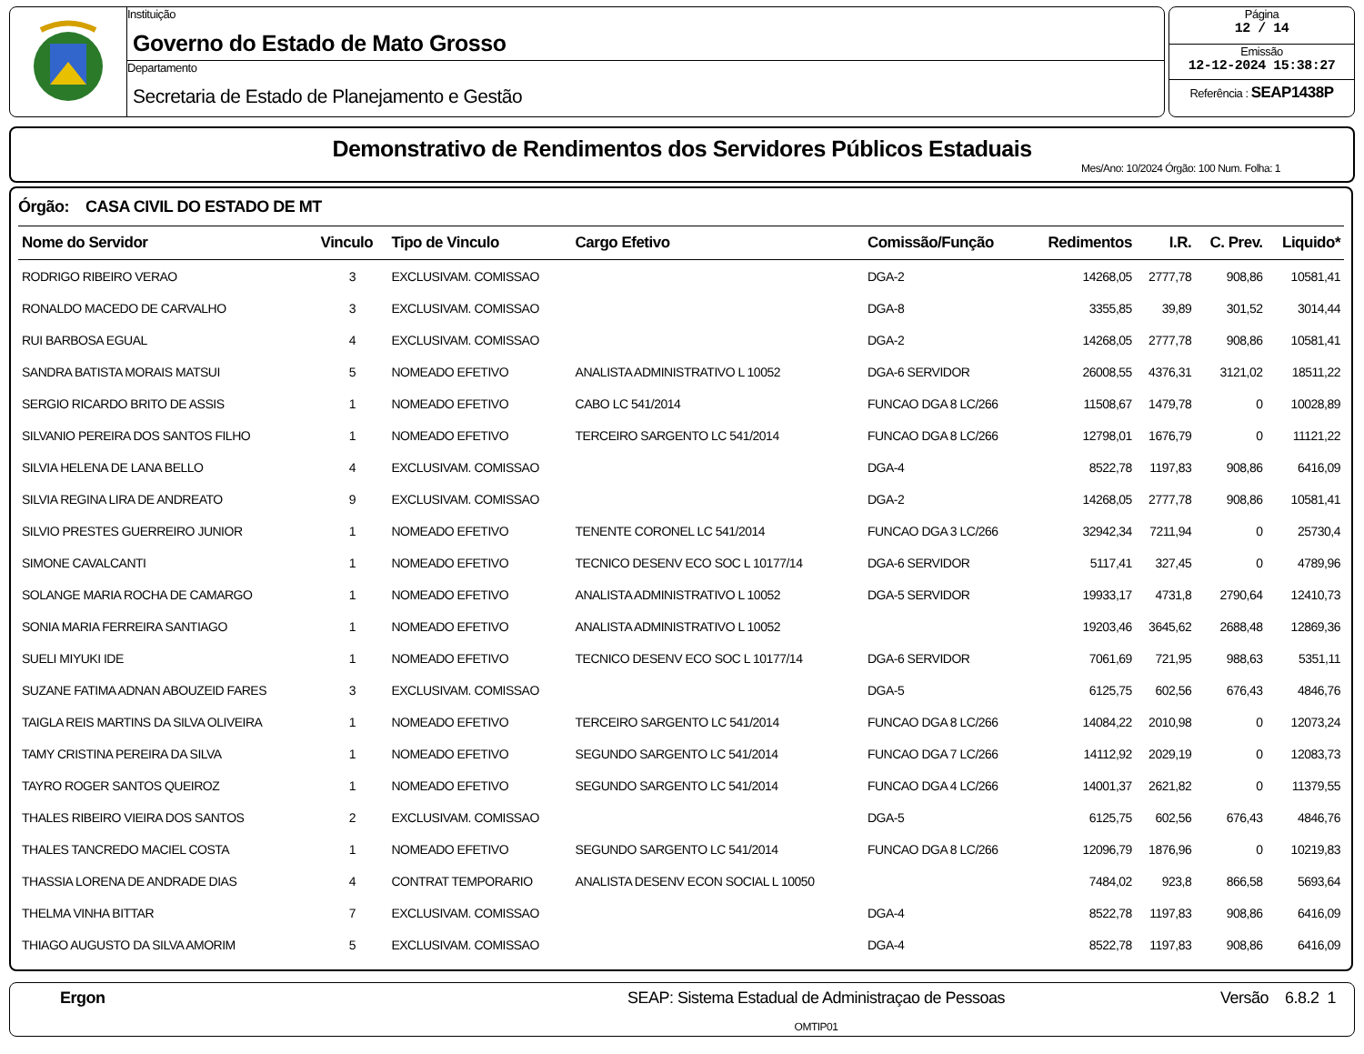Instituição
Governo do Estado de Mato Grosso
Departamento
Secretaria de Estado de Planejamento e Gestão
Página
12 / 14
Emissão
12-12-2024 15:38:27
Referência : SEAP1438P
Demonstrativo de Rendimentos dos Servidores Públicos Estaduais
Mes/Ano: 10/2024 Órgão: 100 Num. Folha: 1
Órgão: CASA CIVIL DO ESTADO DE MT
| Nome do Servidor | Vinculo | Tipo de Vinculo | Cargo Efetivo | Comissão/Função | Redimentos | I.R. | C. Prev. | Liquido* |
| --- | --- | --- | --- | --- | --- | --- | --- | --- |
| RODRIGO RIBEIRO VERAO | 3 | EXCLUSIVAM. COMISSAO | | DGA-2 | 14268,05 | 2777,78 | 908,86 | 10581,41 |
| RONALDO MACEDO DE CARVALHO | 3 | EXCLUSIVAM. COMISSAO | | DGA-8 | 3355,85 | 39,89 | 301,52 | 3014,44 |
| RUI BARBOSA EGUAL | 4 | EXCLUSIVAM. COMISSAO | | DGA-2 | 14268,05 | 2777,78 | 908,86 | 10581,41 |
| SANDRA BATISTA MORAIS MATSUI | 5 | NOMEADO EFETIVO | ANALISTA ADMINISTRATIVO L 10052 | DGA-6 SERVIDOR | 26008,55 | 4376,31 | 3121,02 | 18511,22 |
| SERGIO RICARDO BRITO DE ASSIS | 1 | NOMEADO EFETIVO | CABO LC 541/2014 | FUNCAO DGA 8 LC/266 | 11508,67 | 1479,78 | 0 | 10028,89 |
| SILVANIO PEREIRA DOS SANTOS FILHO | 1 | NOMEADO EFETIVO | TERCEIRO SARGENTO LC 541/2014 | FUNCAO DGA 8 LC/266 | 12798,01 | 1676,79 | 0 | 11121,22 |
| SILVIA HELENA DE LANA BELLO | 4 | EXCLUSIVAM. COMISSAO | | DGA-4 | 8522,78 | 1197,83 | 908,86 | 6416,09 |
| SILVIA REGINA LIRA DE ANDREATO | 9 | EXCLUSIVAM. COMISSAO | | DGA-2 | 14268,05 | 2777,78 | 908,86 | 10581,41 |
| SILVIO PRESTES GUERREIRO JUNIOR | 1 | NOMEADO EFETIVO | TENENTE CORONEL LC 541/2014 | FUNCAO DGA 3 LC/266 | 32942,34 | 7211,94 | 0 | 25730,4 |
| SIMONE CAVALCANTI | 1 | NOMEADO EFETIVO | TECNICO DESENV ECO SOC L 10177/14 | DGA-6 SERVIDOR | 5117,41 | 327,45 | 0 | 4789,96 |
| SOLANGE MARIA ROCHA DE CAMARGO | 1 | NOMEADO EFETIVO | ANALISTA ADMINISTRATIVO L 10052 | DGA-5 SERVIDOR | 19933,17 | 4731,8 | 2790,64 | 12410,73 |
| SONIA MARIA FERREIRA SANTIAGO | 1 | NOMEADO EFETIVO | ANALISTA ADMINISTRATIVO L 10052 | | 19203,46 | 3645,62 | 2688,48 | 12869,36 |
| SUELI MIYUKI IDE | 1 | NOMEADO EFETIVO | TECNICO DESENV ECO SOC L 10177/14 | DGA-6 SERVIDOR | 7061,69 | 721,95 | 988,63 | 5351,11 |
| SUZANE FATIMA ADNAN ABOUZEID FARES | 3 | EXCLUSIVAM. COMISSAO | | DGA-5 | 6125,75 | 602,56 | 676,43 | 4846,76 |
| TAIGLA REIS MARTINS DA SILVA OLIVEIRA | 1 | NOMEADO EFETIVO | TERCEIRO SARGENTO LC 541/2014 | FUNCAO DGA 8 LC/266 | 14084,22 | 2010,98 | 0 | 12073,24 |
| TAMY CRISTINA PEREIRA DA SILVA | 1 | NOMEADO EFETIVO | SEGUNDO SARGENTO LC 541/2014 | FUNCAO DGA 7 LC/266 | 14112,92 | 2029,19 | 0 | 12083,73 |
| TAYRO ROGER SANTOS QUEIROZ | 1 | NOMEADO EFETIVO | SEGUNDO SARGENTO LC 541/2014 | FUNCAO DGA 4 LC/266 | 14001,37 | 2621,82 | 0 | 11379,55 |
| THALES RIBEIRO VIEIRA DOS SANTOS | 2 | EXCLUSIVAM. COMISSAO | | DGA-5 | 6125,75 | 602,56 | 676,43 | 4846,76 |
| THALES TANCREDO MACIEL COSTA | 1 | NOMEADO EFETIVO | SEGUNDO SARGENTO LC 541/2014 | FUNCAO DGA 8 LC/266 | 12096,79 | 1876,96 | 0 | 10219,83 |
| THASSIA LORENA DE ANDRADE DIAS | 4 | CONTRAT TEMPORARIO | ANALISTA DESENV ECON SOCIAL L 10050 | | 7484,02 | 923,8 | 866,58 | 5693,64 |
| THELMA VINHA BITTAR | 7 | EXCLUSIVAM. COMISSAO | | DGA-4 | 8522,78 | 1197,83 | 908,86 | 6416,09 |
| THIAGO AUGUSTO DA SILVA AMORIM | 5 | EXCLUSIVAM. COMISSAO | | DGA-4 | 8522,78 | 1197,83 | 908,86 | 6416,09 |
Ergon SEAP: Sistema Estadual de Administraçao de Pessoas
OMTIP01
Versão 6.8.2 1